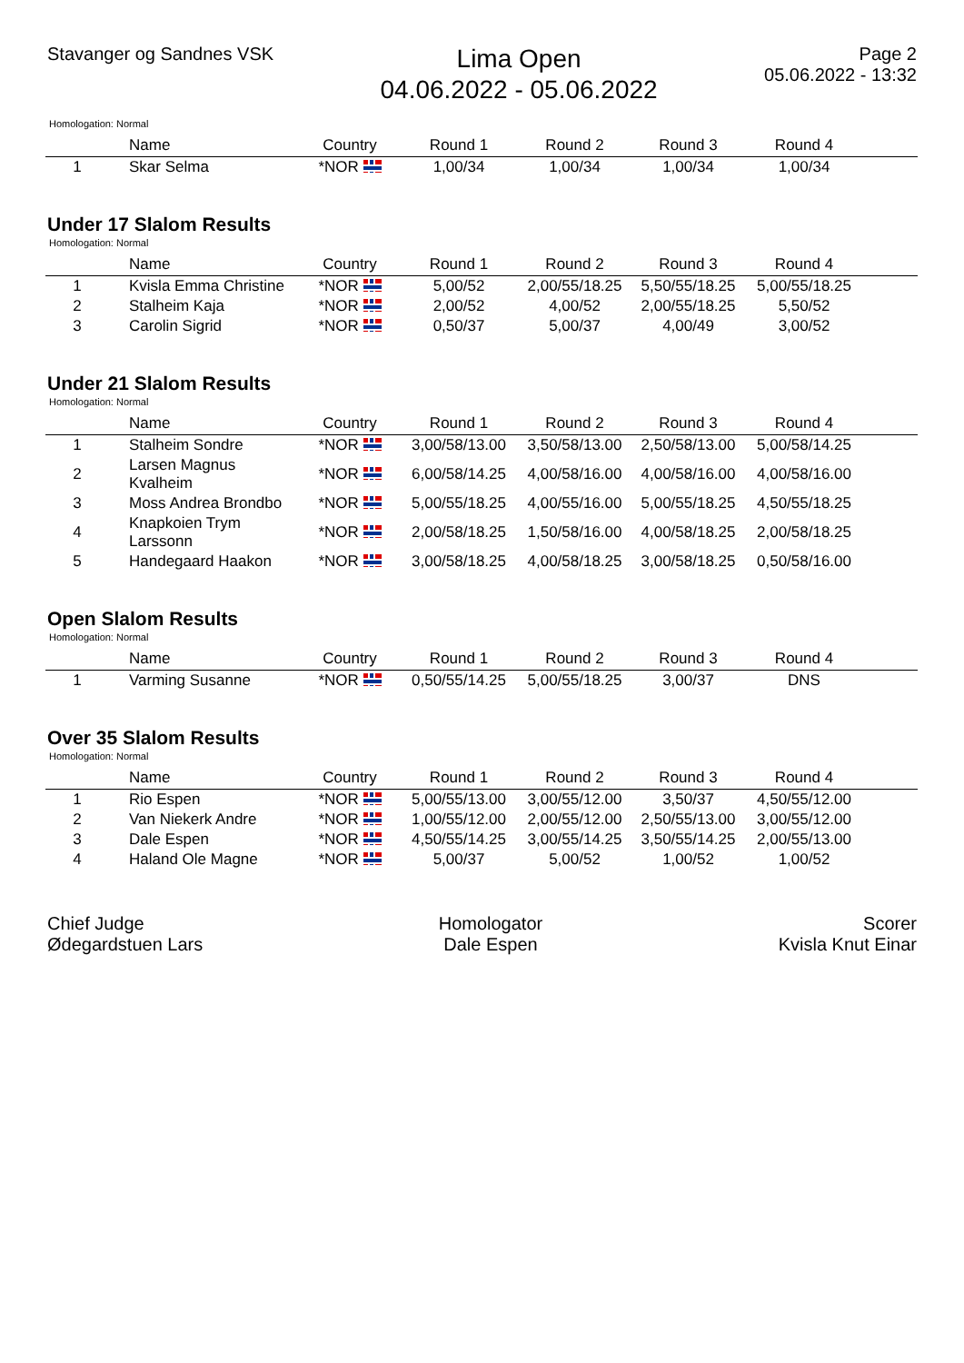Stavanger og Sandnes VSK
Lima Open
04.06.2022 - 05.06.2022
Page 2
05.06.2022 - 13:32
Homologation: Normal
| | Name | Country | Round 1 | Round 2 | Round 3 | Round 4 | |
| --- | --- | --- | --- | --- | --- | --- | --- |
| 1 | Skar Selma | *NOR | 1,00/34 | 1,00/34 | 1,00/34 | 1,00/34 | |
Under 17 Slalom Results
Homologation: Normal
| | Name | Country | Round 1 | Round 2 | Round 3 | Round 4 | |
| --- | --- | --- | --- | --- | --- | --- | --- |
| 1 | Kvisla Emma Christine | *NOR | 5,00/52 | 2,00/55/18.25 | 5,50/55/18.25 | 5,00/55/18.25 | |
| 2 | Stalheim Kaja | *NOR | 2,00/52 | 4,00/52 | 2,00/55/18.25 | 5,50/52 | |
| 3 | Carolin Sigrid | *NOR | 0,50/37 | 5,00/37 | 4,00/49 | 3,00/52 | |
Under 21 Slalom Results
Homologation: Normal
| | Name | Country | Round 1 | Round 2 | Round 3 | Round 4 | |
| --- | --- | --- | --- | --- | --- | --- | --- |
| 1 | Stalheim Sondre | *NOR | 3,00/58/13.00 | 3,50/58/13.00 | 2,50/58/13.00 | 5,00/58/14.25 | |
| 2 | Larsen Magnus Kvalheim | *NOR | 6,00/58/14.25 | 4,00/58/16.00 | 4,00/58/16.00 | 4,00/58/16.00 | |
| 3 | Moss Andrea Brondbo | *NOR | 5,00/55/18.25 | 4,00/55/16.00 | 5,00/55/18.25 | 4,50/55/18.25 | |
| 4 | Knapkoien Trym Larssonn | *NOR | 2,00/58/18.25 | 1,50/58/16.00 | 4,00/58/18.25 | 2,00/58/18.25 | |
| 5 | Handegaard Haakon | *NOR | 3,00/58/18.25 | 4,00/58/18.25 | 3,00/58/18.25 | 0,50/58/16.00 | |
Open Slalom Results
Homologation: Normal
| | Name | Country | Round 1 | Round 2 | Round 3 | Round 4 | |
| --- | --- | --- | --- | --- | --- | --- | --- |
| 1 | Varming Susanne | *NOR | 0,50/55/14.25 | 5,00/55/18.25 | 3,00/37 | DNS | |
Over 35 Slalom Results
Homologation: Normal
| | Name | Country | Round 1 | Round 2 | Round 3 | Round 4 | |
| --- | --- | --- | --- | --- | --- | --- | --- |
| 1 | Rio Espen | *NOR | 5,00/55/13.00 | 3,00/55/12.00 | 3,50/37 | 4,50/55/12.00 | |
| 2 | Van Niekerk Andre | *NOR | 1,00/55/12.00 | 2,00/55/12.00 | 2,50/55/13.00 | 3,00/55/12.00 | |
| 3 | Dale Espen | *NOR | 4,50/55/14.25 | 3,00/55/14.25 | 3,50/55/14.25 | 2,00/55/13.00 | |
| 4 | Haland Ole Magne | *NOR | 5,00/37 | 5,00/52 | 1,00/52 | 1,00/52 | |
Chief Judge
Ødegardstuen Lars
Homologator
Dale Espen
Scorer
Kvisla Knut Einar